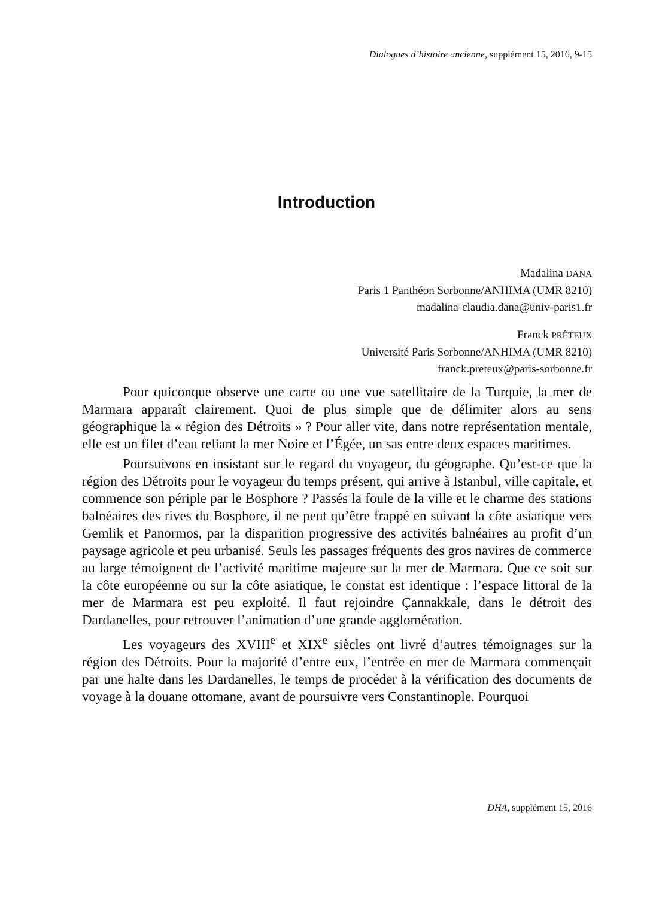Dialogues d’histoire ancienne, supplément 15, 2016, 9-15
Introduction
Madalina DANA
Paris 1 Panthéon Sorbonne/ANHIMA (UMR 8210)
madalina-claudia.dana@univ-paris1.fr
Franck PRÊTEUX
Université Paris Sorbonne/ANHIMA (UMR 8210)
franck.preteux@paris-sorbonne.fr
Pour quiconque observe une carte ou une vue satellitaire de la Turquie, la mer de Marmara apparaît clairement. Quoi de plus simple que de délimiter alors au sens géographique la « région des Détroits » ? Pour aller vite, dans notre représentation mentale, elle est un filet d’eau reliant la mer Noire et l’Égée, un sas entre deux espaces maritimes.
Poursuivons en insistant sur le regard du voyageur, du géographe. Qu’est-ce que la région des Détroits pour le voyageur du temps présent, qui arrive à Istanbul, ville capitale, et commence son périple par le Bosphore ? Passés la foule de la ville et le charme des stations balnéaires des rives du Bosphore, il ne peut qu’être frappé en suivant la côte asiatique vers Gemlik et Panormos, par la disparition progressive des activités balnéaires au profit d’un paysage agricole et peu urbanisé. Seuls les passages fréquents des gros navires de commerce au large témoignent de l’activité maritime majeure sur la mer de Marmara. Que ce soit sur la côte européenne ou sur la côte asiatique, le constat est identique : l’espace littoral de la mer de Marmara est peu exploité. Il faut rejoindre Çannakkale, dans le détroit des Dardanelles, pour retrouver l’animation d’une grande agglomération.
Les voyageurs des XVIII<sup>e</sup> et XIX<sup>e</sup> siècles ont livré d’autres témoignages sur la région des Détroits. Pour la majorité d’entre eux, l’entrée en mer de Marmara commençait par une halte dans les Dardanelles, le temps de procéder à la vérification des documents de voyage à la douane ottomane, avant de poursuivre vers Constantinople. Pourquoi
DHA, supplément 15, 2016